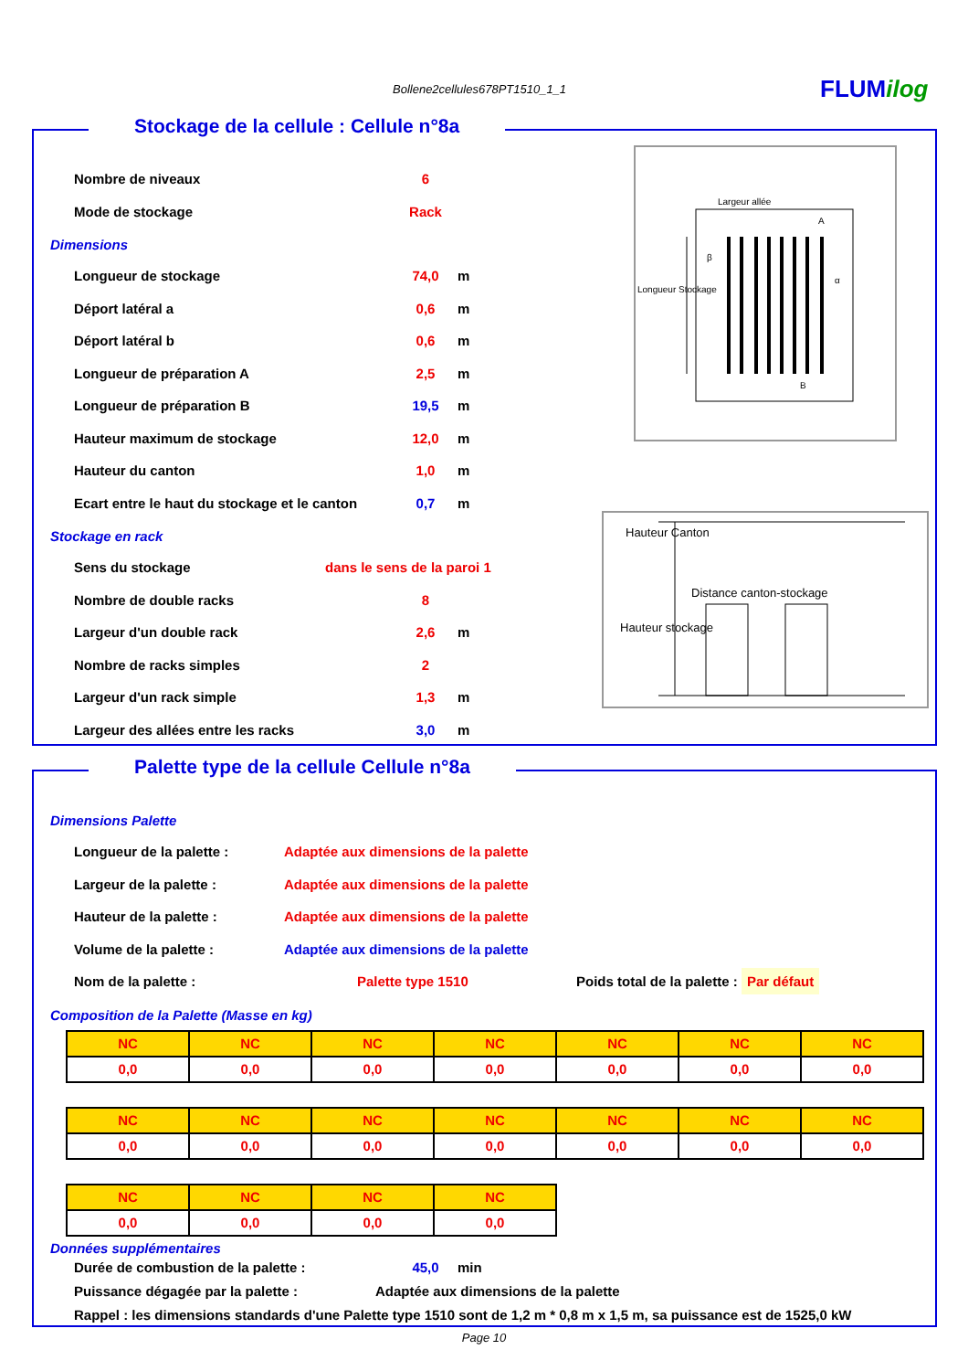Bollene2cellules678PT1510_1_1 FLUMilog
Stockage de la cellule : Cellule n°8a
Nombre de niveaux 6
Mode de stockage Rack
Dimensions
Longueur de stockage 74,0 m
Déport latéral a 0,6 m
Déport latéral b 0,6 m
Longueur de préparation A 2,5 m
Longueur de préparation B 19,5 m
Hauteur maximum de stockage 12,0 m
Hauteur du canton 1,0 m
Ecart entre le haut du stockage et le canton 0,7 m
Stockage en rack
Sens du stockage dans le sens de la paroi 1
Nombre de double racks 8
Largeur d'un double rack 2,6 m
Nombre de racks simples 2
Largeur d'un rack simple 1,3 m
Largeur des allées entre les racks 3,0 m
Largeur allée
Longueur Stockage
A
B
β
α
Hauteur Canton
Distance canton-stockage
Hauteur stockage
Palette type de la cellule Cellule n°8a
Dimensions Palette
Longueur de la palette : Adaptée aux dimensions de la palette
Largeur de la palette : Adaptée aux dimensions de la palette
Hauteur de la palette : Adaptée aux dimensions de la palette
Volume de la palette : Adaptée aux dimensions de la palette
Nom de la palette : Palette type 1510 Poids total de la palette : Par défaut
Composition de la Palette (Masse en kg)
| NC | NC | NC | NC | NC | NC | NC |
| 0,0 | 0,0 | 0,0 | 0,0 | 0,0 | 0,0 | 0,0 |
| NC | NC | NC | NC | NC | NC | NC |
| 0,0 | 0,0 | 0,0 | 0,0 | 0,0 | 0,0 | 0,0 |
| NC | NC | NC | NC |
| 0,0 | 0,0 | 0,0 | 0,0 |
Données supplémentaires
Durée de combustion de la palette : 45,0 min
Puissance dégagée par la palette : Adaptée aux dimensions de la palette
Rappel : les dimensions standards d'une Palette type 1510 sont de 1,2 m * 0,8 m x 1,5 m, sa puissance est de 1525,0 kW
Page 10